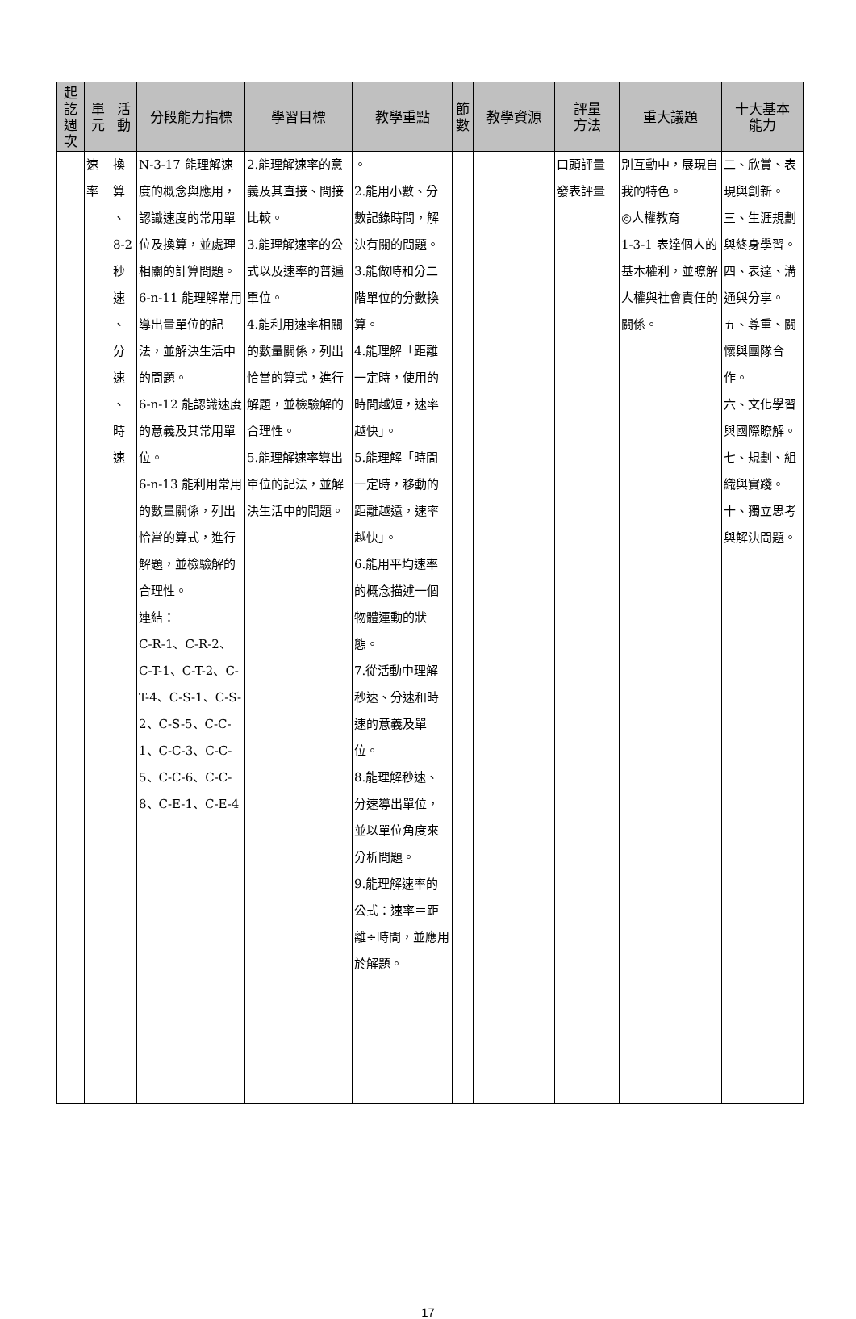| 起 訖 週 次 | 單 元 | 活 動 | 分段能力指標 | 學習目標 | 教學重點 | 節 數 | 教學資源 | 評量 方法 | 重大議題 | 十大基本 能力 |
| --- | --- | --- | --- | --- | --- | --- | --- | --- | --- | --- |
| | 速 率 | 換 算 、 8-2 秒 速 、 分 速 、 時 速 | N-3-17 能理解速度的概念與應用，認識速度的常用單位及換算，並處理相關的計算問題。 6-n-11 能理解常用導出量單位的記法，並解決生活中的問題。 6-n-12 能認識速度的意義及其常用單位。 6-n-13 能利用常用的數量關係，列出恰當的算式，進行解題，並檢驗解的合理性。 連結： C-R-1、C-R-2、C-T-1、C-T-2、C-T-4、C-S-1、C-S-2、C-S-5、C-C-1、C-C-3、C-C-5、C-C-6、C-C-8、C-E-1、C-E-4 | 2.能理解速率的意義及其直接、間接比較。 3.能理解速率的公式以及速率的普遍單位。 4.能利用速率相關的數量關係，列出恰當的算式，進行解題，並檢驗解的合理性。 5.能理解速率導出單位的記法，並解決生活中的問題。 | 。 2.能用小數、分數記錄時間，解決有關的問題。 3.能做時和分二階單位的分數換算。 4.能理解「距離一定時，使用的時間越短，速率越快」。 5.能理解「時間一定時，移動的距離越遠，速率越快」。 6.能用平均速率的概念描述一個物體運動的狀態。 7.從活動中理解秒速、分速和時速的意義及單位。 8.能理解秒速、分速導出單位，並以單位角度來分析問題。 9.能理解速率的公式：速率＝距離÷時間，並應用於解題。 | | | 口頭評量 發表評量 | 別互動中，展現自我的特色。 ◎人權教育 1-3-1 表達個人的基本權利，並瞭解人權與社會責任的關係。 | 二、欣賞、表現與創新。 三、生涯規劃與終身學習。 四、表達、溝通與分享。 五、尊重、關懷與團隊合作。 六、文化學習與國際瞭解。 七、規劃、組織與實踐。 十、獨立思考與解決問題。 |
17